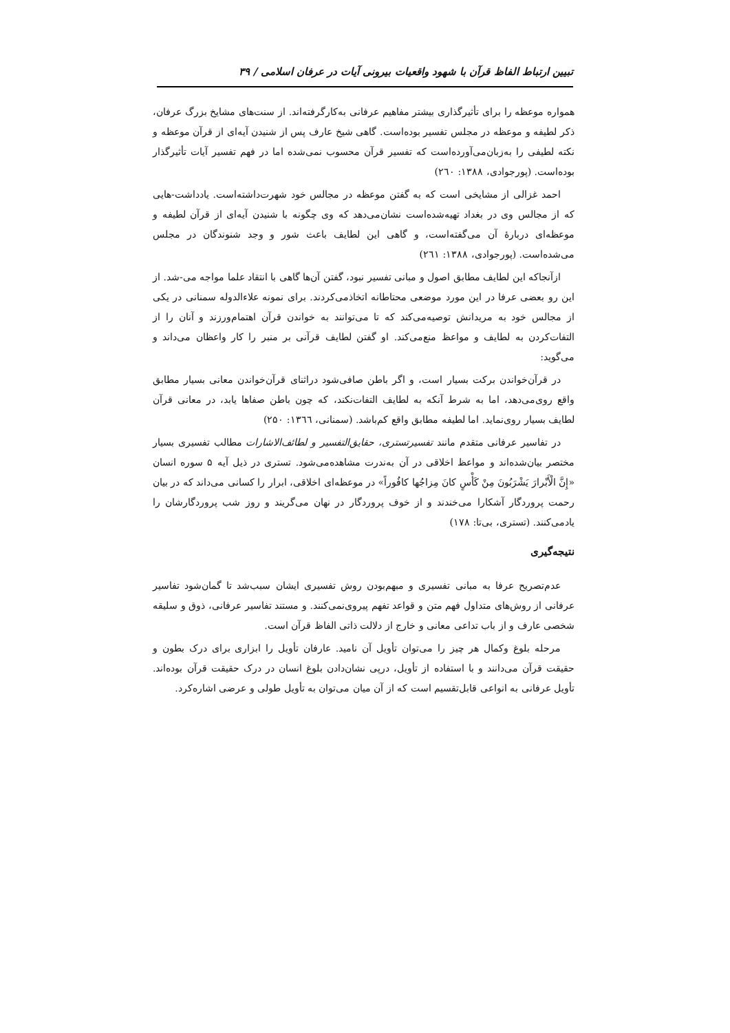تبیین ارتباط الفاظ قرآن با شهود واقعیات بیرونی آیات در عرفان اسلامی / ۳۹
همواره موعظه را برای تأثیرگذاری بیشتر مفاهیم عرفانی به‌کارگرفته‌اند. از سنت‌های مشایخ بزرگ عرفان، ذکر لطیفه و موعظه در مجلس تفسیر بوده‌است. گاهی شیخ عارف پس از شنیدن آیه‌ای از قرآن موعظه و نکته لطیفی را به‌زبان‌می‌آورده‌است که تفسیر قرآن محسوب نمی‌شده اما در فهم تفسیر آیات تأثیرگذار بوده‌است. (پورجوادی، ۱۳۸۸: ۲٦۰)
احمد غزالی از مشایخی است که به گفتن موعظه در مجالس خود شهرت‌داشته‌است. یادداشت-هایی که از مجالس وی در بغداد تهیه‌شده‌است نشان‌می‌دهد که وی چگونه با شنیدن آیه‌ای از قرآن لطیفه و موعظه‌ای دربارۀ آن می‌گفته‌است، و گاهی این لطایف باعث شور و وجد شنوندگان در مجلس می‌شده‌است. (پورجوادی، ۱۳۸۸: ۲٦۱)
ازآنجاکه این لطایف مطابق اصول و مبانی تفسیر نبود، گفتن آن‌ها گاهی با انتقاد علما مواجه می-شد. از این رو بعضی عرفا در این مورد موضعی محتاطانه اتخاذمی‌کردند. برای نمونه علاءالدوله سمنانی در یکی از مجالس خود به مریدانش توصیه‌می‌کند که تا می‌توانند به خواندن قرآن اهتمام‌ورزند و آنان را از التفات‌کردن به لطایف و مواعظ منع‌می‌کند. او گفتن لطایف قرآنی بر منبر را کار واعظان می‌داند و می‌گوید:
در قرآن‌خواندن برکت بسیار است، و اگر باطن صافی‌شود دراثنای قرآن‌خواندن معانی بسیار مطابق واقع روی‌می‌دهد، اما به شرط آنکه به لطایف التفات‌نکند، که چون باطن صفاها یابد، در معانی قرآن لطایف بسیار روی‌نماید. اما لطیفه مطابق واقع کم‌باشد. (سمنانی، ۱۳٦٦: ۲۵۰)
در تفاسیر عرفانی متقدم مانند تفسیرتستری، حقایق‌التفسیر و لطائف‌الاشارات مطالب تفسیری بسیار مختصر بیان‌شده‌اند و مواعظ اخلاقی در آن به‌ندرت مشاهده‌می‌شود. تستری در ذیل آیه ۵ سوره انسان «إِنَّ الْأَبْرارَ يَشْرَبُونَ مِنْ كَأْسٍ كانَ مِزاجُها كافُوراً» در موعظه‌ای اخلاقی، ابرار را کسانی می‌داند که در بیان رحمت پروردگار آشکارا می‌خندند و از خوف پروردگار در نهان می‌گریند و روز شب پروردگارشان را یادمی‌کنند. (تستری، بی‌تا: ۱۷۸)
نتیجه‌گیری
عدم‌تصریح عرفا به مبانی تفسیری و مبهم‌بودن روش تفسیری ایشان سبب‌شد تا گمان‌شود تفاسیر عرفانی از روش‌های متداول فهم متن و قواعد تفهم پیروی‌نمی‌کنند. و مستند تفاسیر عرفانی، ذوق و سلیقه شخصی عارف و از باب تداعی معانی و خارج از دلالت ذاتی الفاظ قرآن است.
مرحله بلوغ وکمال هر چیز را می‌توان تأویل آن نامید. عارفان تأویل را ابزاری برای درک بطون و حقیقت قرآن می‌دانند و با استفاده از تأویل، درپی نشان‌دادن بلوغ انسان در درک حقیقت قرآن بوده‌اند. تأویل عرفانی به انواعی قابل‌تقسیم است که از آن میان می‌توان به تأویل طولی و عرضی اشاره‌کرد.